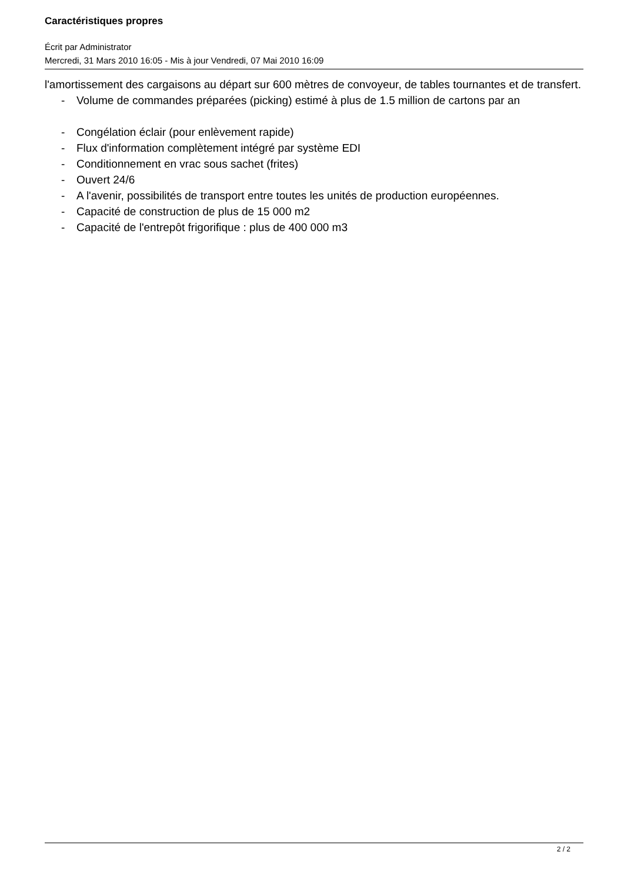Caractéristiques propres
Écrit par Administrator
Mercredi, 31 Mars 2010 16:05 - Mis à jour Vendredi, 07 Mai 2010 16:09
l'amortissement des cargaisons au départ sur 600 mètres de convoyeur, de tables tournantes et de transfert.
- Volume de commandes préparées (picking) estimé à plus de 1.5 million de cartons par an
- Congélation éclair (pour enlèvement rapide)
- Flux d'information complètement intégré par système EDI
- Conditionnement en vrac sous sachet (frites)
- Ouvert 24/6
- A l'avenir, possibilités de transport entre toutes les unités de production européennes.
- Capacité de construction de plus de 15 000 m2
- Capacité de l'entrepôt frigorifique : plus de 400 000 m3
2 / 2